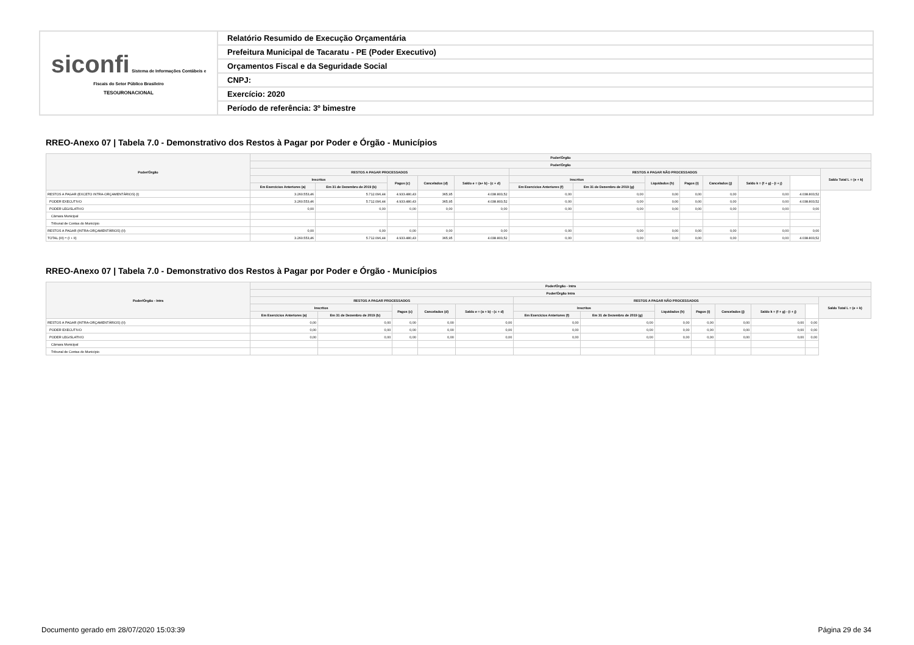| siconfi Sistema de Informações Contábeis e Fiscais do Setor Público Brasileiro TESOURONACIONAL | Relatório Resumido de Execução Orçamentária |
| | Prefeitura Municipal de Tacaratu - PE (Poder Executivo) |
| | Orçamentos Fiscal e da Seguridade Social |
| | CNPJ: |
| | Exercício: 2020 |
| | Período de referência: 3º bimestre |
RREO-Anexo 07 | Tabela 7.0 - Demonstrativo dos Restos à Pagar por Poder e Órgão - Municípios
| Poder/Órgão | Poder/Órgão | | | | | | | | | | | | |
| --- | --- | --- | --- | --- | --- | --- | --- | --- | --- | --- | --- | --- | --- |
| | Poder/Órgão | | | | | | | | | | | | |
| | RESTOS A PAGAR PROCESSADOS | | | | | RESTOS A PAGAR NÃO PROCESSADOS | | | | | | | Saldo Total L = (e + k) |
| | Inscritos | | Pagos (c) | Cancelados (d) | Saldo e = (a+ b) - (c + d) | Inscritos | | Liquidados (h) | Pagos (i) | Cancelados (j) | Saldo k = (f + g) - (i + j) | | |
| | Em Exercícios Anteriores (a) | Em 31 de Dezembro de 2019 (b) | | | | Em Exercícios Anteriores (f) | Em 31 de Dezembro de 2019 (g) | | | | | | |
| RESTOS A PAGAR (EXCETO INTRA-ORÇAMENTÁRIOS) (I) | 3.260.553,46 | 5.712.096,44 | 4.933.480,43 | 365,95 | 4.038.803,52 | 0,00 | 0,00 | 0,00 | 0,00 | 0,00 | 0,00 | 4.038.803,52 | |
| PODER EXECUTIVO | 3.260.553,46 | 5.712.096,44 | 4.933.480,43 | 365,95 | 4.038.803,52 | 0,00 | 0,00 | 0,00 | 0,00 | 0,00 | 0,00 | 4.038.803,52 | |
| PODER LEGISLATIVO | 0,00 | 0,00 | 0,00 | 0,00 | 0,00 | 0,00 | 0,00 | 0,00 | 0,00 | 0,00 | 0,00 | 0,00 | |
| Câmara Municipal | | | | | | | | | | | | | |
| Tribunal de Contas do Município | | | | | | | | | | | | | |
| RESTOS A PAGAR (INTRA-ORÇAMENTÁRIOS) (II) | 0,00 | 0,00 | 0,00 | 0,00 | 0,00 | 0,00 | 0,00 | 0,00 | 0,00 | 0,00 | 0,00 | 0,00 | |
| TOTAL (III) = (I + II) | 3.260.553,46 | 5.712.096,44 | 4.933.480,43 | 365,95 | 4.038.803,52 | 0,00 | 0,00 | 0,00 | 0,00 | 0,00 | 0,00 | 4.038.803,52 | |
RREO-Anexo 07 | Tabela 7.0 - Demonstrativo dos Restos à Pagar por Poder e Órgão - Municípios
| Poder/Órgão - Intra | Poder/Órgão - Intra | | | | | | | | | | | | |
| --- | --- | --- | --- | --- | --- | --- | --- | --- | --- | --- | --- | --- | --- |
| | Poder/Órgão Intra | | | | | | | | | | | | |
| | RESTOS A PAGAR PROCESSADOS | | | | | RESTOS A PAGAR NÃO PROCESSADOS | | | | | | | Saldo Total L = (e + k) |
| | Inscritos | | Pagos (c) | Cancelados (d) | Saldo e = (a + b) - (c + d) | Inscritos | | Liquidados (h) | Pagos (i) | Cancelados (j) | Saldo k = (f + g) - (i + j) | | |
| | Em Exercícios Anteriores (a) | Em 31 de Dezembro de 2019 (b) | | | | Em Exercícios Anteriores (f) | Em 31 de Dezembro de 2019 (g) | | | | | | |
| RESTOS A PAGAR (INTRA-ORÇAMENTÁRIOS) (II) | 0,00 | 0,00 | 0,00 | 0,00 | 0,00 | 0,00 | 0,00 | 0,00 | 0,00 | 0,00 | 0,00 | 0,00 | |
| PODER EXECUTIVO | 0,00 | 0,00 | 0,00 | 0,00 | 0,00 | 0,00 | 0,00 | 0,00 | 0,00 | 0,00 | 0,00 | 0,00 | |
| PODER LEGISLATIVO | 0,00 | 0,00 | 0,00 | 0,00 | 0,00 | 0,00 | 0,00 | 0,00 | 0,00 | 0,00 | 0,00 | 0,00 | |
| Câmara Municipal | | | | | | | | | | | | | |
| Tribunal de Contas do Município | | | | | | | | | | | | | |
Documento gerado em 28/07/2020 15:03:39 Página 29 de 34